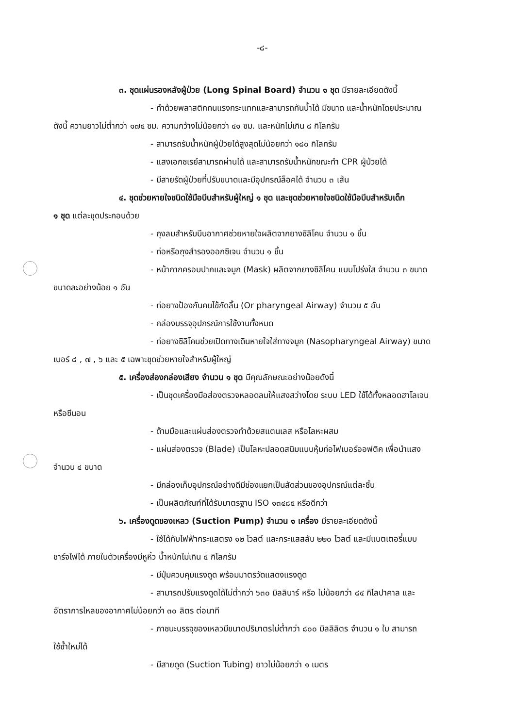-๘-
๓. ชุดแผ่นรองหลังผู้ป่วย (Long Spinal Board) จำนวน ๑ ชุด มีรายละเอียดดังนี้
- ทำด้วยพลาสติกทนแรงกระแทกและสามารถกันน้ำได้ มีขนาด และน้ำหนักโดยประมาณ
ดังนี้ ความยาวไม่ต่ำกว่า ๑๗๕ ซม. ความกว้างไม่น้อยกว่า ๔๑ ซม. และหนักไม่เกิน ๘ กิโลกรัม
- สามารถรับน้ำหนักผู้ป่วยได้สูงสุดไม่น้อยกว่า ๑๘๐ กิโลกรัม
- แสงเอกซเรย์สามารถผ่านได้ และสามารถรับน้ำหนักขณะทำ CPR ผู้ป่วยได้
- มีสายรัดผู้ป่วยที่ปรับขนาดและมีอุปกรณ์ล็อคได้ จำนวน ๓ เส้น
๔. ชุดช่วยหายใจชนิดใช้มือบีบสำหรับผู้ใหญ่ ๑ ชุด และชุดช่วยหายใจชนิดใช้มือบีบสำหรับเด็ก
๑ ชุด แต่ละชุดประกอบด้วย
- ถุงลมสำหรับบีบอากาศช่วยหายใจผลิตจากยางซิลิโคน จำนวน ๑ ชิ้น
- ท่อหรือถุงสำรองออกซิเจน จำนวน ๑ ชิ้น
- หน้ากากครอบปากและจมูก (Mask) ผลิตจากยางซิลิโคน แบบโปร่งใส จำนวน ๓ ขนาด
ขนาดละอย่างน้อย ๑ อัน
- ท่อยางป้องกันคนไข้กัดลิ้น (Or pharyngeal Airway) จำนวน ๕ อัน
- กล่องบรรจุอุปกรณ์การใช้งานทั้งหมด
- ท่อยางซิลิโคนช่วยเปิดทางเดินหายใจใส่ทางจมูก (Nasopharyngeal Airway) ขนาด
เบอร์ ๘ , ๗ , ๖ และ ๕ เฉพาะชุดช่วยหายใจสำหรับผู้ใหญ่
๕. เครื่องส่องกล่องเสียง จำนวน ๑ ชุด มีคุณลักษณะอย่างน้อยดังนี้
- เป็นชุดเครื่องมือส่องตรวจหลอดลมให้แสงสว่างโดย ระบบ LED ใช้ได้ทั้งหลอดฮาโลเจน
หรือซีนอน
- ด้ามมือและแผ่นส่องตรวจทำด้วยสแตนเลส หรือโลหะผสม
- แผ่นส่องตรวจ (Blade) เป็นโลหะปลอดสนิมแบบหุ้มท่อไฟเบอร์ออฟติค เพื่อนำแสง
จำนวน ๔ ขนาด
- มีกล่องเก็บอุปกรณ์อย่างดีมีช่องแยกเป็นสัดส่วนของอุปกรณ์แต่ละชิ้น
- เป็นผลิตภัณฑ์ที่ได้รับมาตรฐาน ISO ๑๓๔๘๕ หรือดีกว่า
๖. เครื่องดูดของเหลว (Suction Pump) จำนวน ๑ เครื่อง มีรายละเอียดดังนี้
- ใช้ได้กับไฟฟ้ากระแสตรง ๑๒ โวลต์ และกระแสสลับ ๒๒๐ โวลต์ และมีแบตเตอรี่แบบ
ชาร์จไฟได้ ภายในตัวเครื่องมีหูหิ้ว น้ำหนักไม่เกิน ๕ กิโลกรัม
- มีปุ่มควบคุมแรงดูด พร้อมมาตรวัดแสดงแรงดูด
- สามารถปรับแรงดูดได้ไม่ต่ำกว่า ๖๓๐ มิลลิบาร์ หรือ ไม่น้อยกว่า ๘๔ กิโลปาคาล และ
อัตราการไหลของอากาศไม่น้อยกว่า ๓๐ ลิตร ต่อนาที
- ภาชนะบรรจุของเหลวมีขนาดปริมาตรไม่ต่ำกว่า ๘๐๐ มิลลิลิตร จำนวน ๑ ใบ สามารถ
ใช้ซ้ำใหม่ได้
- มีสายดูด (Suction Tubing) ยาวไม่น้อยกว่า ๑ เมตร